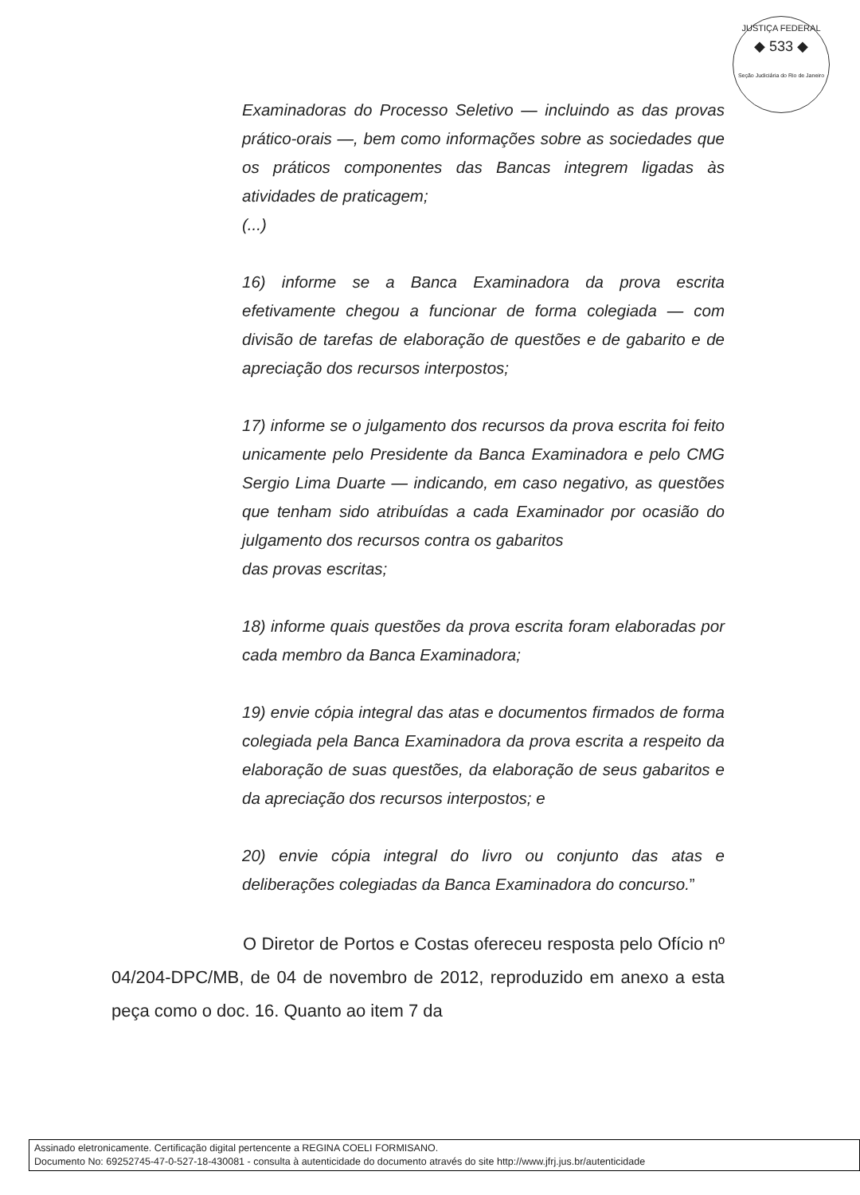JUSTIÇA FEDERAL
◆ 533 ◆
Seção Judiciária do Rio de Janeiro
Examinadoras do Processo Seletivo — incluindo as das provas prático-orais —, bem como informações sobre as sociedades que os práticos componentes das Bancas integrem ligadas às atividades de praticagem;
(...)
16) informe se a Banca Examinadora da prova escrita efetivamente chegou a funcionar de forma colegiada — com divisão de tarefas de elaboração de questões e de gabarito e de apreciação dos recursos interpostos;
17) informe se o julgamento dos recursos da prova escrita foi feito unicamente pelo Presidente da Banca Examinadora e pelo CMG Sergio Lima Duarte — indicando, em caso negativo, as questões que tenham sido atribuídas a cada Examinador por ocasião do julgamento dos recursos contra os gabaritos
das provas escritas;
18) informe quais questões da prova escrita foram elaboradas por cada membro da Banca Examinadora;
19) envie cópia integral das atas e documentos firmados de forma colegiada pela Banca Examinadora da prova escrita a respeito da elaboração de suas questões, da elaboração de seus gabaritos e da apreciação dos recursos interpostos; e
20) envie cópia integral do livro ou conjunto das atas e deliberações colegiadas da Banca Examinadora do concurso.”
O Diretor de Portos e Costas ofereceu resposta pelo Ofício nº 04/204-DPC/MB, de 04 de novembro de 2012, reproduzido em anexo a esta peça como o doc. 16. Quanto ao item 7 da
Assinado eletronicamente. Certificação digital pertencente a REGINA COELI FORMISANO.
Documento No: 69252745-47-0-527-18-430081 - consulta à autenticidade do documento através do site http://www.jfrj.jus.br/autenticidade